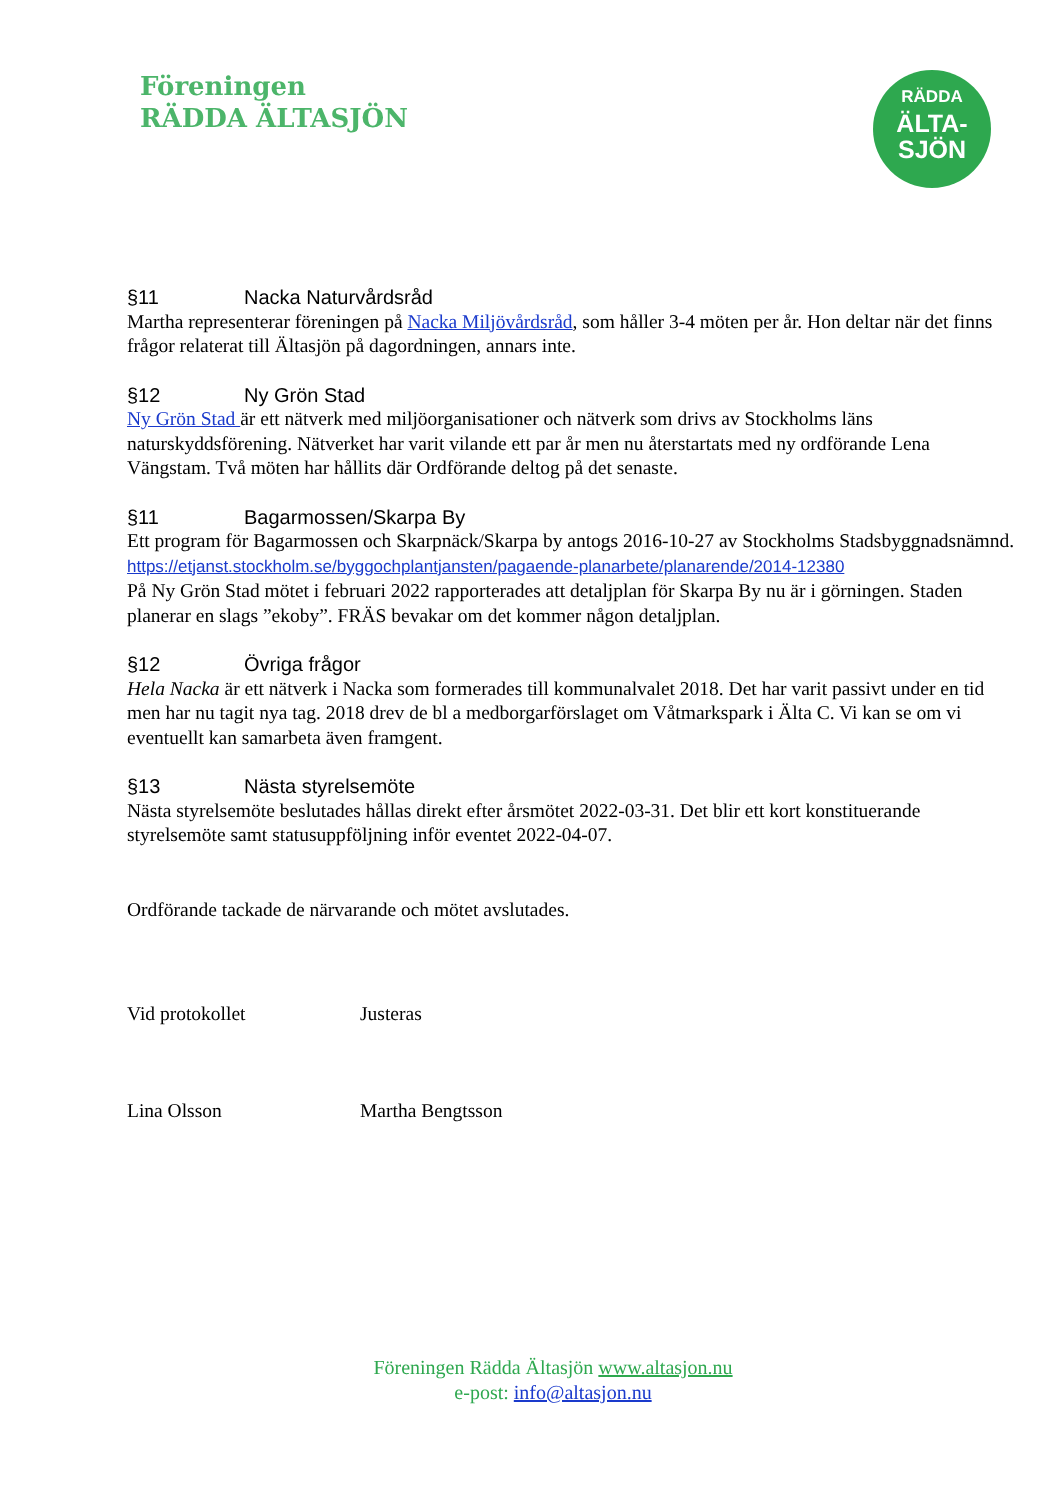Föreningen
RÄDDA ÄLTASJÖN
RÄDDA
ÄLTA-
SJÖN
§11 Nacka Naturvårdsråd
Martha representerar föreningen på Nacka Miljövårdsråd, som håller 3-4 möten per år. Hon deltar när det finns frågor relaterat till Ältasjön på dagordningen, annars inte.
§12 Ny Grön Stad
Ny Grön Stad är ett nätverk med miljöorganisationer och nätverk som drivs av Stockholms läns naturskyddsförening. Nätverket har varit vilande ett par år men nu återstartats med ny ordförande Lena Vängstam. Två möten har hållits där Ordförande deltog på det senaste.
§11 Bagarmossen/Skarpa By
Ett program för Bagarmossen och Skarpnäck/Skarpa by antogs 2016-10-27 av Stockholms Stadsbyggnadsnämnd.
https://etjanst.stockholm.se/byggochplantjansten/pagaende-planarbete/planarende/2014-12380
På Ny Grön Stad mötet i februari 2022 rapporterades att detaljplan för Skarpa By nu är i görningen. Staden planerar en slags ”ekoby”. FRÄS bevakar om det kommer någon detaljplan.
§12 Övriga frågor
Hela Nacka är ett nätverk i Nacka som formerades till kommunalvalet 2018. Det har varit passivt under en tid men har nu tagit nya tag. 2018 drev de bl a medborgarförslaget om Våtmarkspark i Älta C. Vi kan se om vi eventuellt kan samarbeta även framgent.
§13 Nästa styrelsemöte
Nästa styrelsemöte beslutades hållas direkt efter årsmötet 2022-03-31. Det blir ett kort konstituerande styrelsemöte samt statusuppföljning inför eventet 2022-04-07.
Ordförande tackade de närvarande och mötet avslutades.
Vid protokollet Justeras
Lina Olsson Martha Bengtsson
Föreningen Rädda Ältasjön www.altasjon.nu
e-post: info@altasjon.nu